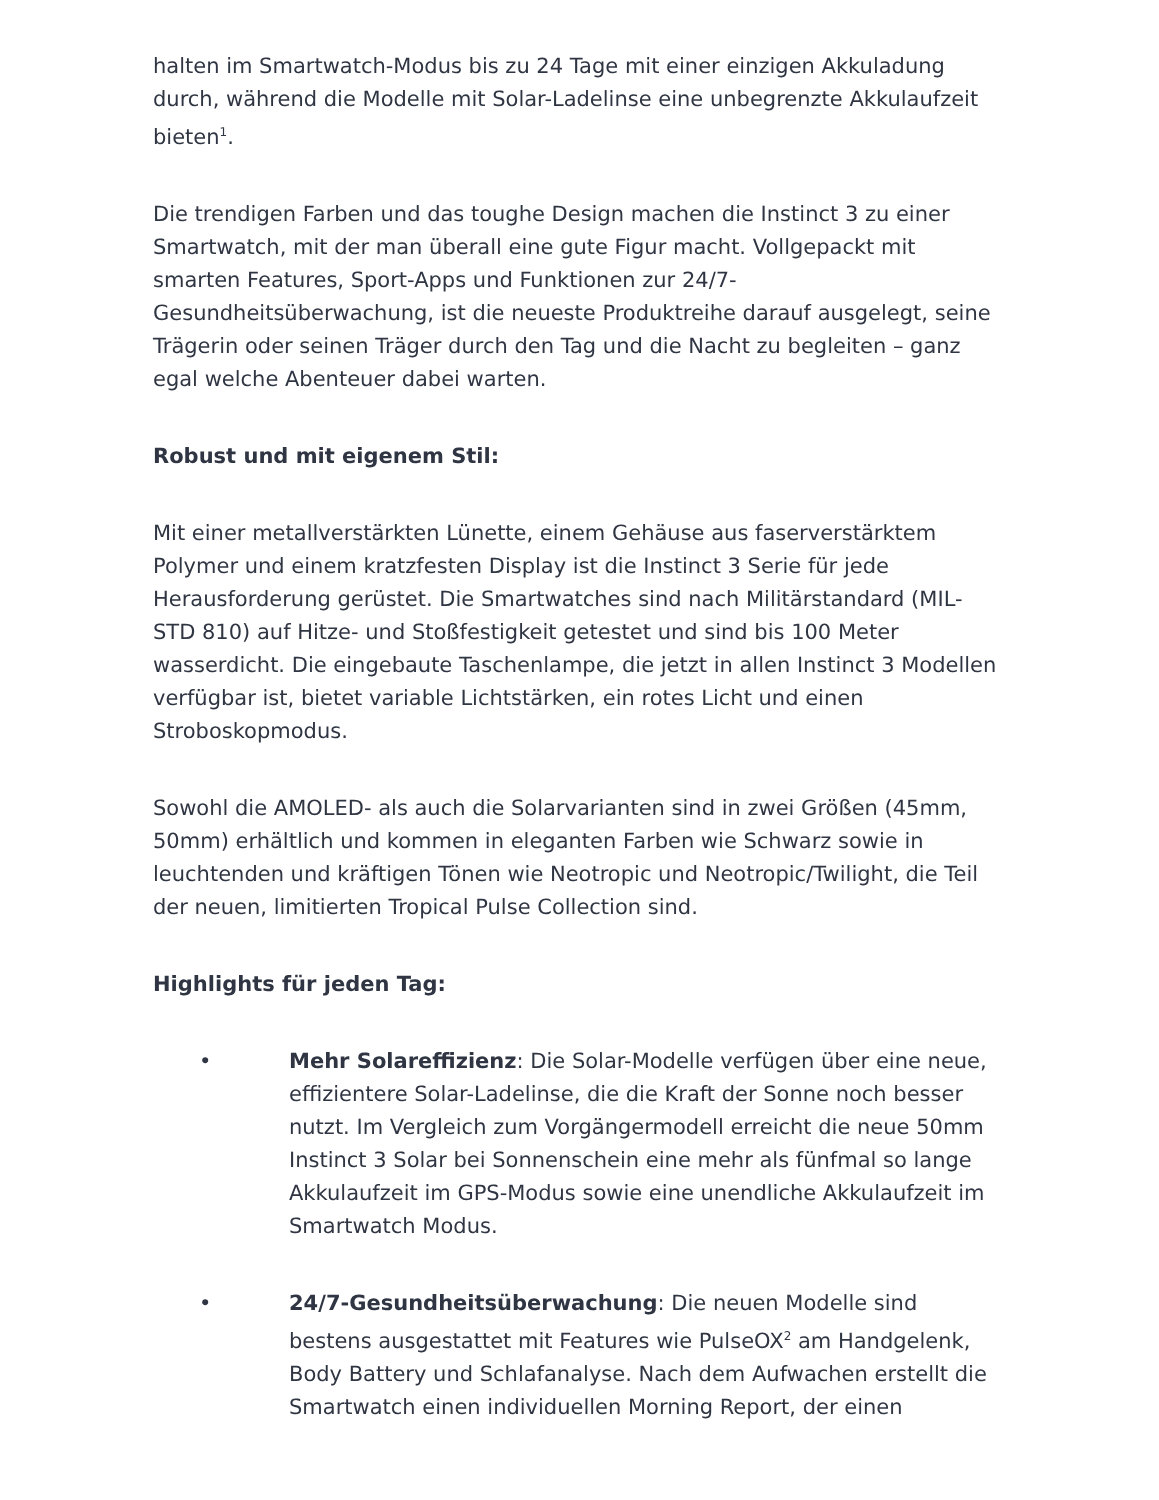halten im Smartwatch-Modus bis zu 24 Tage mit einer einzigen Akkuladung durch, während die Modelle mit Solar-Ladelinse eine unbegrenzte Akkulaufzeit bieten<sup>1</sup>.
Die trendigen Farben und das toughe Design machen die Instinct 3 zu einer Smartwatch, mit der man überall eine gute Figur macht. Vollgepackt mit smarten Features, Sport-Apps und Funktionen zur 24/7-Gesundheitsüberwachung, ist die neueste Produktreihe darauf ausgelegt, seine Trägerin oder seinen Träger durch den Tag und die Nacht zu begleiten – ganz egal welche Abenteuer dabei warten.
Robust und mit eigenem Stil:
Mit einer metallverstärkten Lünette, einem Gehäuse aus faserverstärktem Polymer und einem kratzfesten Display ist die Instinct 3 Serie für jede Herausforderung gerüstet. Die Smartwatches sind nach Militärstandard (MIL-STD 810) auf Hitze- und Stoßfestigkeit getestet und sind bis 100 Meter wasserdicht. Die eingebaute Taschenlampe, die jetzt in allen Instinct 3 Modellen verfügbar ist, bietet variable Lichtstärken, ein rotes Licht und einen Stroboskopmodus.
Sowohl die AMOLED- als auch die Solarvarianten sind in zwei Größen (45mm, 50mm) erhältlich und kommen in eleganten Farben wie Schwarz sowie in leuchtenden und kräftigen Tönen wie Neotropic und Neotropic/Twilight, die Teil der neuen, limitierten Tropical Pulse Collection sind.
Highlights für jeden Tag:
• Mehr Solareffizienz: Die Solar-Modelle verfügen über eine neue, effizientere Solar-Ladelinse, die die Kraft der Sonne noch besser nutzt. Im Vergleich zum Vorgängermodell erreicht die neue 50mm Instinct 3 Solar bei Sonnenschein eine mehr als fünfmal so lange Akkulaufzeit im GPS-Modus sowie eine unendliche Akkulaufzeit im Smartwatch Modus.
• 24/7-Gesundheitsüberwachung: Die neuen Modelle sind bestens ausgestattet mit Features wie PulseOX<sup>2</sup> am Handgelenk, Body Battery und Schlafanalyse. Nach dem Aufwachen erstellt die Smartwatch einen individuellen Morning Report, der einen